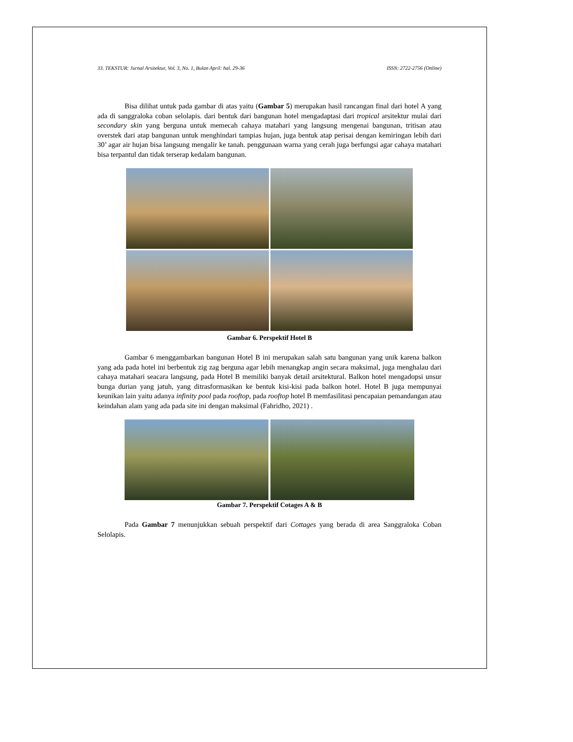33. TEKSTUR: Jurnal Arsitektur, Vol. 3, No. 1, Bulan April: hal. 29-36 ISSN: 2722-2756 (Online)
Bisa dilihat untuk pada gambar di atas yaitu (Gambar 5) merupakan hasil rancangan final dari hotel A yang ada di sanggraloka coban selolapis. dari bentuk dari bangunan hotel mengadaptasi dari tropical arsitektur mulai dari secondary skin yang berguna untuk memecah cahaya matahari yang langsung mengenai bangunan, tritisan atau overstek dari atap bangunan untuk menghindari tampias hujan, juga bentuk atap perisai dengan kemiringan lebih dari 30’ agar air hujan bisa langsung mengalir ke tanah. penggunaan warna yang cerah juga berfungsi agar cahaya matahari bisa terpantul dan tidak terserap kedalam bangunan.
Gambar 6. Perspektif Hotel B
Gambar 6 menggambarkan bangunan Hotel B ini merupakan salah satu bangunan yang unik karena balkon yang ada pada hotel ini berbentuk zig zag berguna agar lebih menangkap angin secara maksimal, juga menghalau dari cahaya matahari seacara langsung, pada Hotel B memiliki banyak detail arsitektural. Balkon hotel mengadopsi unsur bunga durian yang jatuh, yang ditrasformasikan ke bentuk kisi-kisi pada balkon hotel. Hotel B juga mempunyai keunikan lain yaitu adanya infinity pool pada rooftop, pada rooftop hotel B memfasilitasi pencapaian pemandangan atau keindahan alam yang ada pada site ini dengan maksimal (Fahridho, 2021) .
Gambar 7. Perspektif Cotages A & B
Pada Gambar 7 menunjukkan sebuah perspektif dari Cottages yang berada di area Sanggraloka Coban Selolapis.